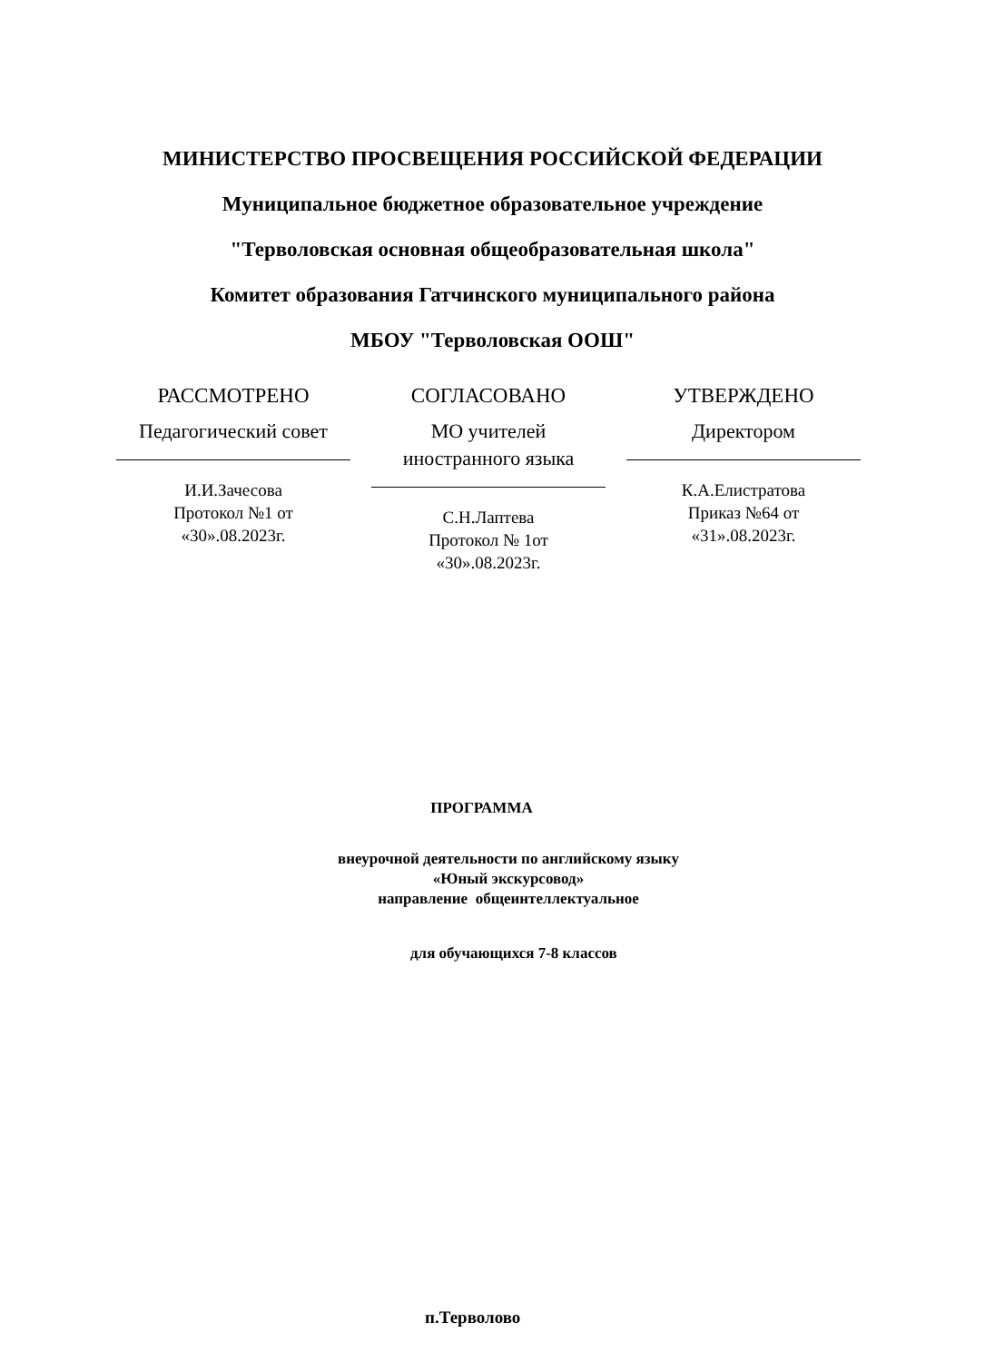МИНИСТЕРСТВО ПРОСВЕЩЕНИЯ РОССИЙСКОЙ ФЕДЕРАЦИИ
Муниципальное бюджетное образовательное учреждение
"Терволовская основная общеобразовательная школа"
Комитет образования Гатчинского муниципального района
МБОУ "Терволовская ООШ"
РАССМОТРЕНО
Педагогический совет
И.И.Зачесова
Протокол №1 от
«30».08.2023г.
СОГЛАСОВАНО
МО учителей иностранного языка
С.Н.Лаптева
Протокол № 1от
«30».08.2023г.
УТВЕРЖДЕНО
Директором
К.А.Елистратова
Приказ №64 от
«31».08.2023г.
ПРОГРАММА
внеурочной деятельности по английскому языку
«Юный экскурсовод»
направление общеинтеллектуальное
для обучающихся 7-8 классов
п.Терволово